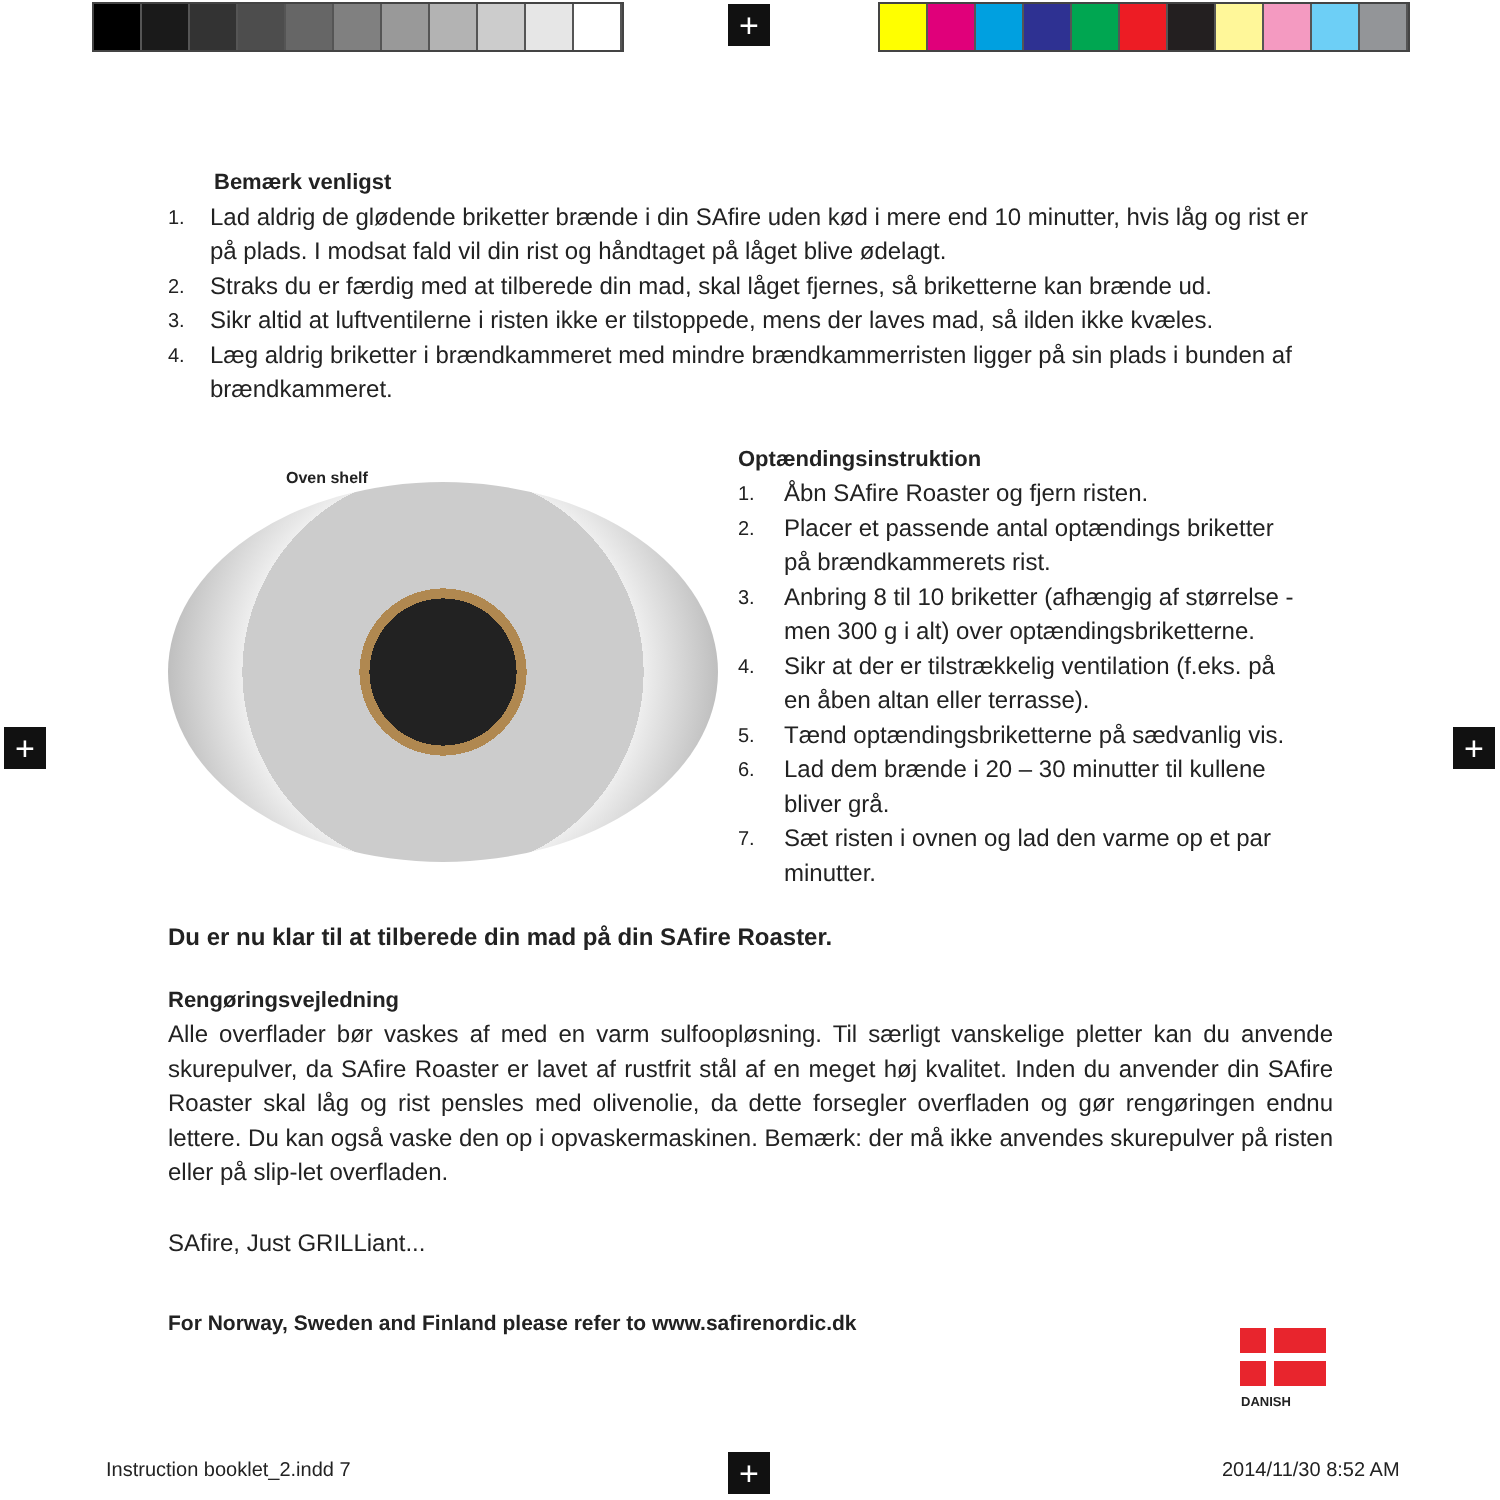+
+ +
+
Bemærk venligst
1. Lad aldrig de glødende briketter brænde i din SAfire uden kød i mere end 10 minutter, hvis låg og rist er på plads. I modsat fald vil din rist og håndtaget på låget blive ødelagt.
2. Straks du er færdig med at tilberede din mad, skal låget fjernes, så briketterne kan brænde ud.
3. Sikr altid at luftventilerne i risten ikke er tilstoppede, mens der laves mad, så ilden ikke kvæles.
4. Læg aldrig briketter i brændkammeret med mindre brændkammerristen ligger på sin plads i bunden af brændkammeret.
Oven shelf
Optændingsinstruktion
1. Åbn SAfire Roaster og fjern risten.
2. Placer et passende antal optændings briketter på brændkammerets rist.
3. Anbring 8 til 10 briketter (afhængig af størrelse - men 300 g i alt) over optændingsbriketterne.
4. Sikr at der er tilstrækkelig ventilation (f.eks. på en åben altan eller terrasse).
5. Tænd optændingsbriketterne på sædvanlig vis.
6. Lad dem brænde i 20 – 30 minutter til kullene bliver grå.
7. Sæt risten i ovnen og lad den varme op et par minutter.
Du er nu klar til at tilberede din mad på din SAfire Roaster.
Rengøringsvejledning
Alle overflader bør vaskes af med en varm sulfoopløsning. Til særligt vanskelige pletter kan du anvende skurepulver, da SAfire Roaster er lavet af rustfrit stål af en meget høj kvalitet. Inden du anvender din SAfire Roaster skal låg og rist pensles med olivenolie, da dette forsegler overfladen og gør rengøringen endnu lettere. Du kan også vaske den op i opvaskermaskinen. Bemærk: der må ikke anvendes skurepulver på risten eller på slip-let overfladen.
SAfire, Just GRILLiant...
For Norway, Sweden and Finland please refer to www.safirenordic.dk
DANISH
Instruction booklet_2.indd 7 2014/11/30 8:52 AM